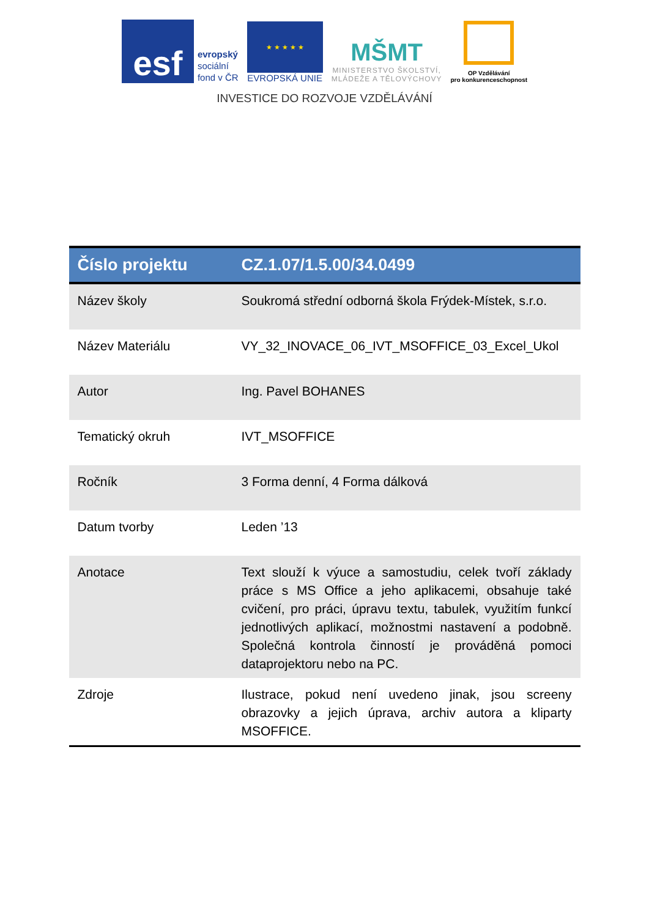esf
evropský
sociální
fond v ČR
★ ★ ★ ★ ★
EVROPSKÁ UNIE
MŠMT
MINISTERSTVO ŠKOLSTVÍ,
MLÁDEŽE A TĚLOVÝCHOVY
OP Vzdělávání
pro konkurenceschopnost
INVESTICE DO ROZVOJE VZDĚLÁVÁNÍ
| Číslo projektu | CZ.1.07/1.5.00/34.0499 |
| --- | --- |
| Název školy | Soukromá střední odborná škola Frýdek-Místek, s.r.o. |
| Název Materiálu | VY_32_INOVACE_06_IVT_MSOFFICE_03_Excel_Ukol |
| Autor | Ing. Pavel BOHANES |
| Tematický okruh | IVT_MSOFFICE |
| Ročník | 3 Forma denní, 4 Forma dálková |
| Datum tvorby | Leden ’13 |
| Anotace | Text slouží k výuce a samostudiu, celek tvoří základy práce s MS Office a jeho aplikacemi, obsahuje také cvičení, pro práci, úpravu textu, tabulek, využitím funkcí jednotlivých aplikací, možnostmi nastavení a podobně. Společná kontrola činností je prováděná pomoci dataprojektoru nebo na PC. |
| Zdroje | Ilustrace, pokud není uvedeno jinak, jsou screeny obrazovky a jejich úprava, archiv autora a kliparty MSOFFICE. |